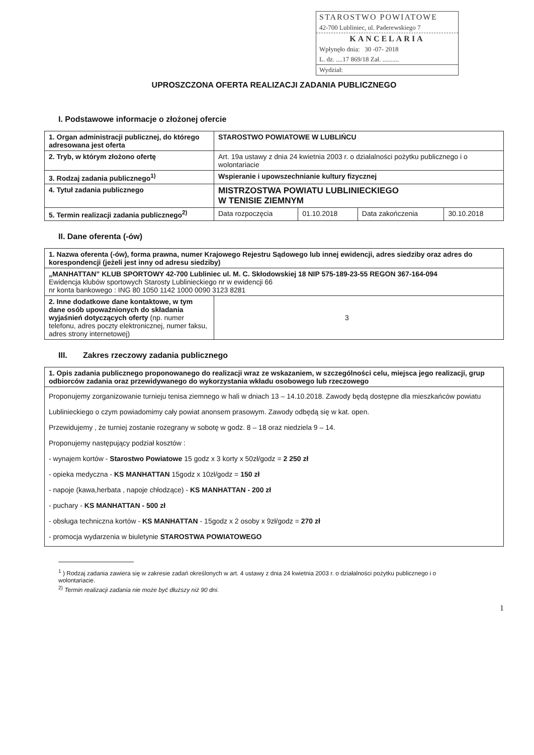STAROSTWO POWIATOWE
42-700 Lubliniec, ul. Paderewskiego 7
KANCELARIA
Wpłynęło dnia: 30 -07- 2018
L. dz. ....17 869/18 Zał. ..........
Wydział:
UPROSZCZONA OFERTA REALIZACJI ZADANIA PUBLICZNEGO
I. Podstawowe informacje o złożonej ofercie
| 1. Organ administracji publicznej, do którego adresowana jest oferta | STAROSTWO POWIATOWE W LUBLIŃCU | | | |
| 2. Tryb, w którym złożono ofertę | Art. 19a ustawy z dnia 24 kwietnia 2003 r. o działalności pożytku publicznego i o wolontariacie | | | |
| 3. Rodzaj zadania publicznego<sup>1)</sup> | Wspieranie i upowszechnianie kultury fizycznej | | | |
| 4. Tytuł zadania publicznego | MISTRZOSTWA POWIATU LUBLINIECKIEGO W TENISIE ZIEMNYM | | | |
| 5. Termin realizacji zadania publicznego<sup>2)</sup> | Data rozpoczęcia | 01.10.2018 | Data zakończenia | 30.10.2018 |
II. Dane oferenta (-ów)
| 1. Nazwa oferenta (-ów), forma prawna, numer Krajowego Rejestru Sądowego lub innej ewidencji, adres siedziby oraz adres do korespondencji (jeżeli jest inny od adresu siedziby) | |
| „MANHATTAN” KLUB SPORTOWY 42-700 Lubliniec ul. M. C. Skłodowskiej 18 NIP 575-189-23-55 REGON 367-164-094 Ewidencja klubów sportowych Starosty Lublinieckiego nr w ewidencji 66 nr konta bankowego : ING 80 1050 1142 1000 0090 3123 8281 | |
| 2. Inne dodatkowe dane kontaktowe, w tym dane osób upoważnionych do składania wyjaśnień dotyczących oferty (np. numer telefonu, adres poczty elektronicznej, numer faksu, adres strony internetowej) | 3 |
III. Zakres rzeczowy zadania publicznego
| 1. Opis zadania publicznego proponowanego do realizacji wraz ze wskazaniem, w szczególności celu, miejsca jego realizacji, grup odbiorców zadania oraz przewidywanego do wykorzystania wkładu osobowego lub rzeczowego |
| Proponujemy zorganizowanie turnieju tenisa ziemnego w hali w dniach 13 – 14.10.2018. Zawody będą dostępne dla mieszkańców powiatu Lublinieckiego o czym powiadomimy cały powiat anonsem prasowym. Zawody odbędą się w kat. open. Przewidujemy , że turniej zostanie rozegrany w sobotę w godz. 8 – 18 oraz niedziela 9 – 14. Proponujemy następujący podział kosztów : - wynajem kortów - Starostwo Powiatowe 15 godz x 3 korty x 50zł/godz = 2 250 zł - opieka medyczna - KS MANHATTAN 15godz x 10zł/godz = 150 zł - napoje (kawa,herbata , napoje chłodzące) - KS MANHATTAN - 200 zł - puchary - KS MANHATTAN - 500 zł - obsługa techniczna kortów - KS MANHATTAN - 15godz x 2 osoby x 9zł/godz = 270 zł - promocja wydarzenia w biuletynie STAROSTWA POWIATOWEGO |
<sup>1</sup> ) Rodzaj zadania zawiera się w zakresie zadań określonych w art. 4 ustawy z dnia 24 kwietnia 2003 r. o działalności pożytku publicznego i o wolontariacie.
<sup>2)</sup> Termin realizacji zadania nie może być dłuższy niż 90 dni.
1